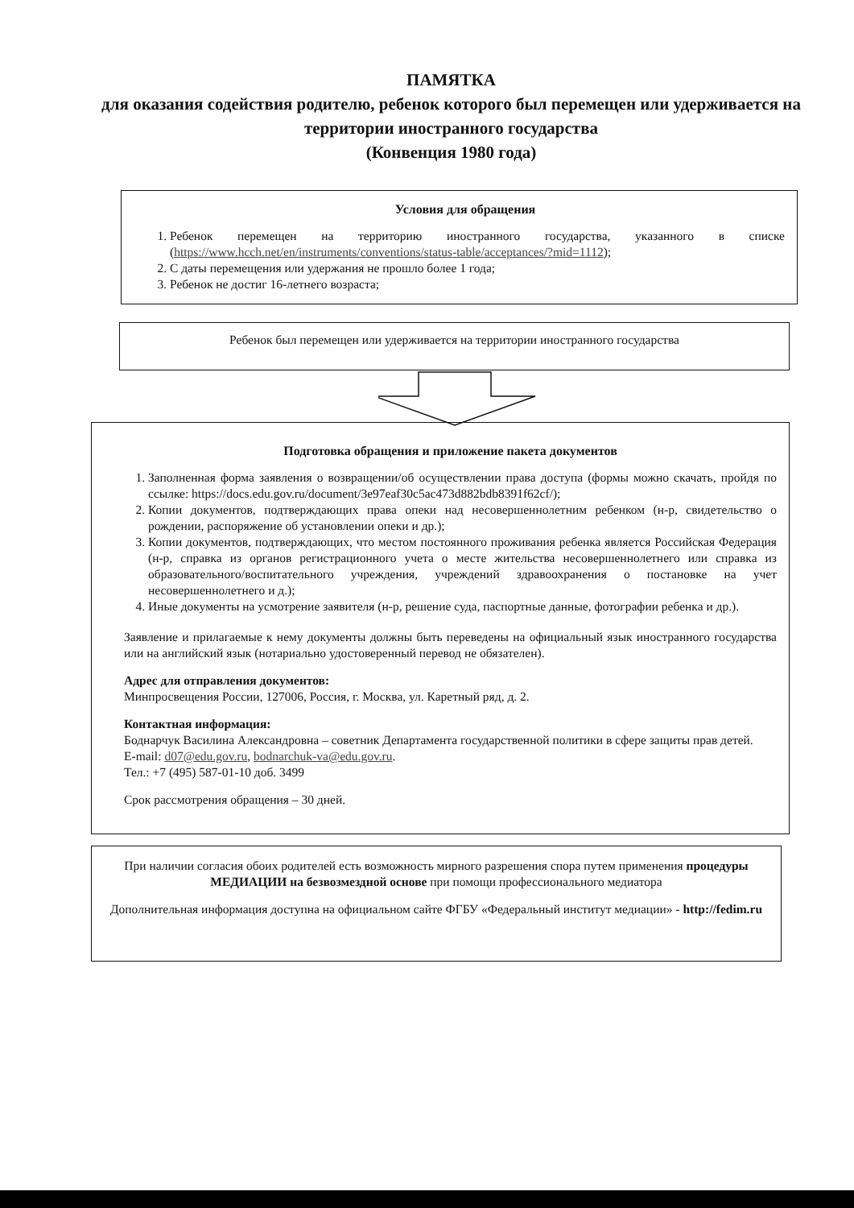ПАМЯТКА
для оказания содействия родителю, ребенок которого был перемещен или удерживается на территории иностранного государства
(Конвенция 1980 года)
Условия для обращения
1. Ребенок перемещен на территорию иностранного государства, указанного в списке (https://www.hcch.net/en/instruments/conventions/status-table/acceptances/?mid=1112);
2. С даты перемещения или удержания не прошло более 1 года;
3. Ребенок не достиг 16-летнего возраста;
Ребенок был перемещен или удерживается на территории иностранного государства
Подготовка обращения и приложение пакета документов
1. Заполненная форма заявления о возвращении/об осуществлении права доступа (формы можно скачать, пройдя по ссылке: https://docs.edu.gov.ru/document/3e97eaf30c5ac473d882bdb8391f62cf/);
2. Копии документов, подтверждающих права опеки над несовершеннолетним ребенком (н-р, свидетельство о рождении, распоряжение об установлении опеки и др.);
3. Копии документов, подтверждающих, что местом постоянного проживания ребенка является Российская Федерация (н-р, справка из органов регистрационного учета о месте жительства несовершеннолетнего или справка из образовательного/воспитательного учреждения, учреждений здравоохранения о постановке на учет несовершеннолетнего и д.);
4. Иные документы на усмотрение заявителя (н-р, решение суда, паспортные данные, фотографии ребенка и др.).
Заявление и прилагаемые к нему документы должны быть переведены на официальный язык иностранного государства или на английский язык (нотариально удостоверенный перевод не обязателен).
Адрес для отправления документов:
Минпросвещения России, 127006, Россия, г. Москва, ул. Каретный ряд, д. 2.
Контактная информация:
Боднарчук Василина Александровна – советник Департамента государственной политики в сфере защиты прав детей.
E-mail: d07@edu.gov.ru, bodnarchuk-va@edu.gov.ru.
Тел.: +7 (495) 587-01-10 доб. 3499
Срок рассмотрения обращения – 30 дней.
При наличии согласия обоих родителей есть возможность мирного разрешения спора путем применения процедуры МЕДИАЦИИ на безвозмездной основе при помощи профессионального медиатора
Дополнительная информация доступна на официальном сайте ФГБУ «Федеральный институт медиации» - http://fedim.ru